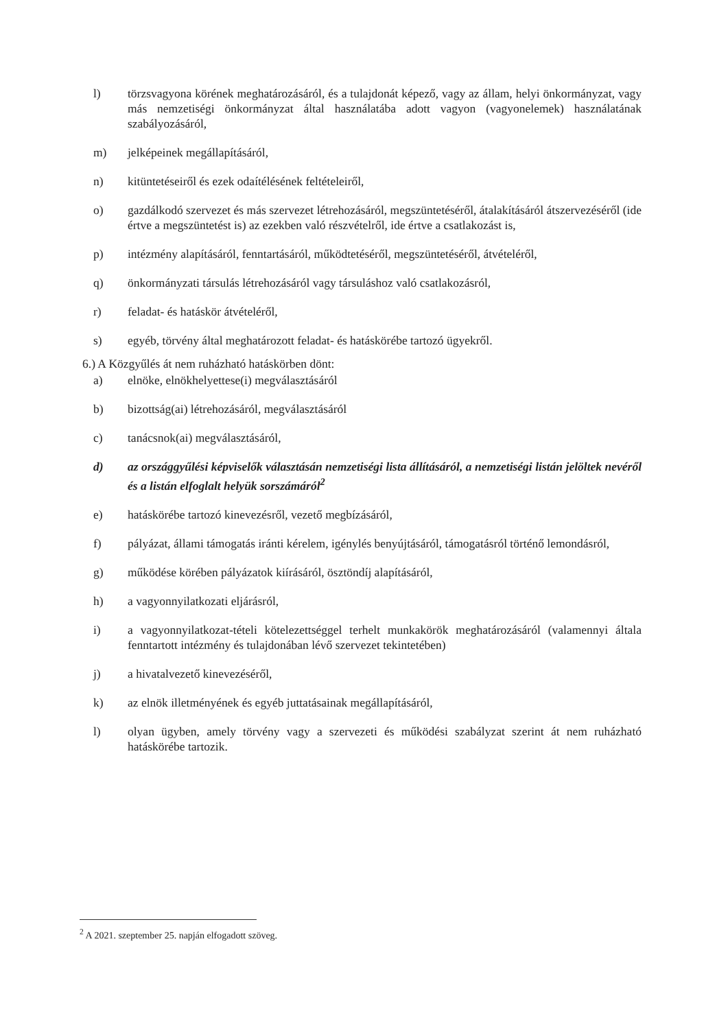l) törzsvagyona körének meghatározásáról, és a tulajdonát képező, vagy az állam, helyi önkormányzat, vagy más nemzetiségi önkormányzat által használatába adott vagyon (vagyonelemek) használatának szabályozásáról,
m) jelképeinek megállapításáról,
n) kitüntetéseiről és ezek odaítélésének feltételeiről,
o) gazdálkodó szervezet és más szervezet létrehozásáról, megszüntetéséről, átalakításáról átszervezéséről (ide értve a megszüntetést is) az ezekben való részvételről, ide értve a csatlakozást is,
p) intézmény alapításáról, fenntartásáról, működtetéséről, megszüntetéséről, átvételéről,
q) önkormányzati társulás létrehozásáról vagy társuláshoz való csatlakozásról,
r) feladat- és hatáskör átvételéről,
s) egyéb, törvény által meghatározott feladat- és hatáskörébe tartozó ügyekről.
6.) A Közgyűlés át nem ruházható hatáskörben dönt:
a) elnöke, elnökhelyettese(i) megválasztásáról
b) bizottság(ai) létrehozásáról, megválasztásáról
c) tanácsnok(ai) megválasztásáról,
d) az országgyűlési képviselők választásán nemzetiségi lista állításáról, a nemzetiségi listán jelöltek nevéről és a listán elfoglalt helyük sorszámáról<sup>2</sup>
e) hatáskörébe tartozó kinevezésről, vezető megbízásáról,
f) pályázat, állami támogatás iránti kérelem, igénylés benyújtásáról, támogatásról történő lemondásról,
g) működése körében pályázatok kiírásáról, ösztöndíj alapításáról,
h) a vagyonnyilatkozati eljárásról,
i) a vagyonnyilatkozat-tételi kötelezettséggel terhelt munkakörök meghatározásáról (valamennyi általa fenntartott intézmény és tulajdonában lévő szervezet tekintetében)
j) a hivatalvezető kinevezéséről,
k) az elnök illetményének és egyéb juttatásainak megállapításáról,
l) olyan ügyben, amely törvény vagy a szervezeti és működési szabályzat szerint át nem ruházható hatáskörébe tartozik.
<sup>2</sup> A 2021. szeptember 25. napján elfogadott szöveg.